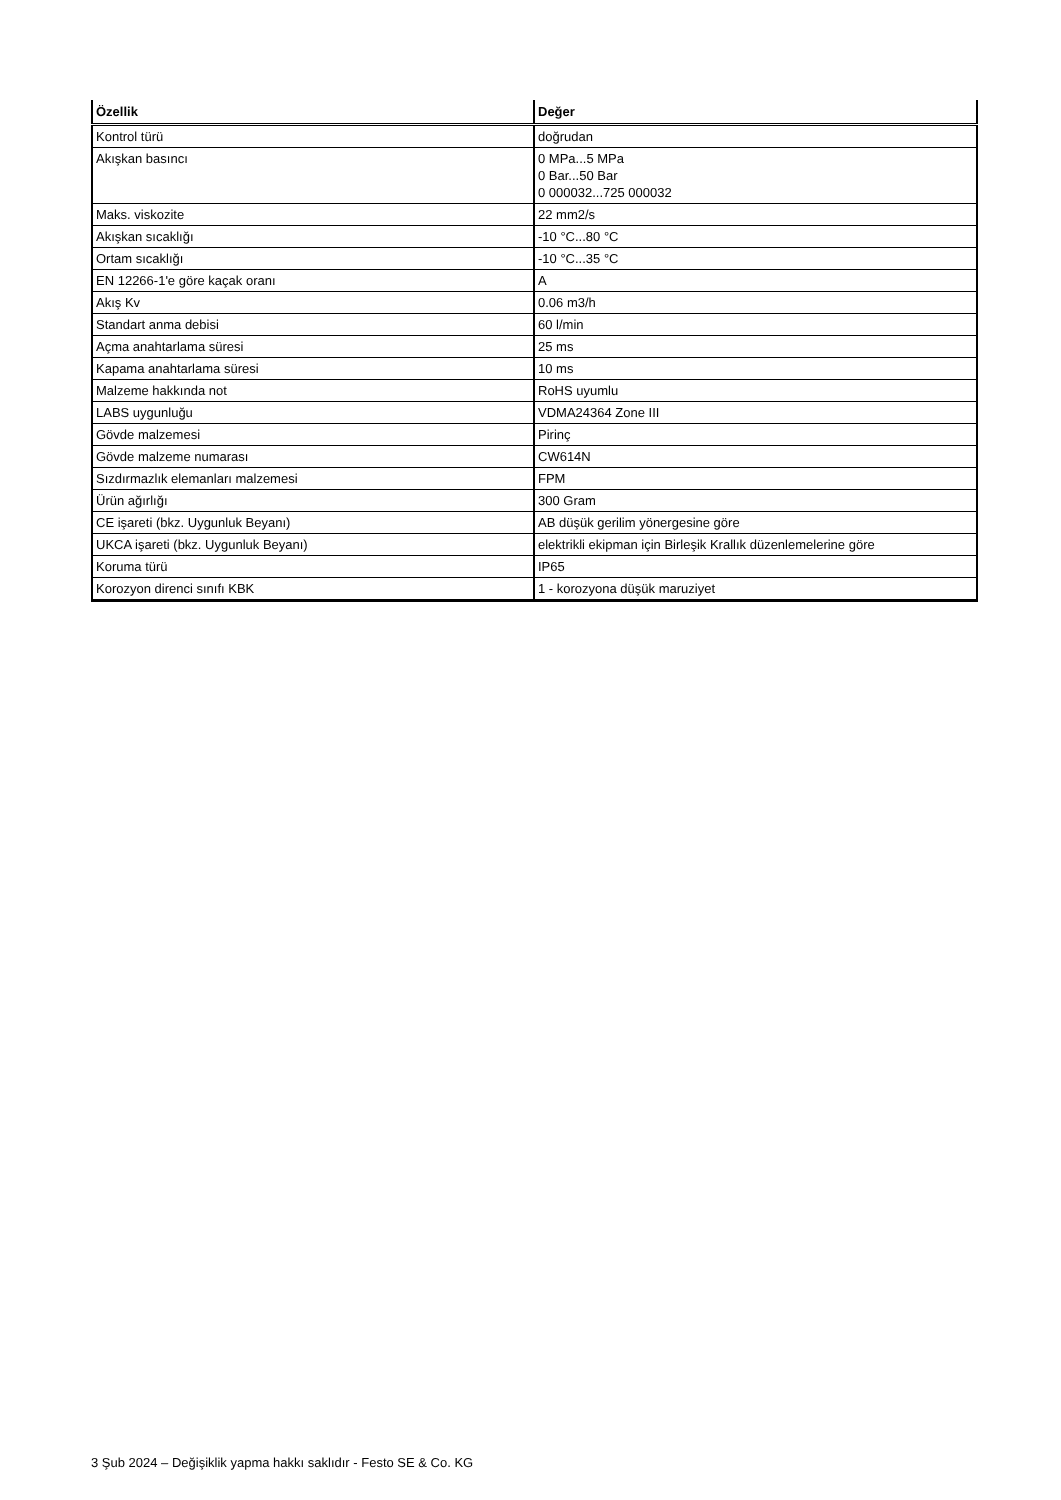| Özellik | Değer |
| --- | --- |
| Kontrol türü | doğrudan |
| Akışkan basıncı | 0 MPa...5 MPa 0 Bar...50 Bar 0 000032...725 000032 |
| Maks. viskozite | 22 mm2/s |
| Akışkan sıcaklığı | -10 °C...80 °C |
| Ortam sıcaklığı | -10 °C...35 °C |
| EN 12266-1'e göre kaçak oranı | A |
| Akış Kv | 0.06 m3/h |
| Standart anma debisi | 60 l/min |
| Açma anahtarlama süresi | 25 ms |
| Kapama anahtarlama süresi | 10 ms |
| Malzeme hakkında not | RoHS uyumlu |
| LABS uygunluğu | VDMA24364 Zone III |
| Gövde malzemesi | Pirinç |
| Gövde malzeme numarası | CW614N |
| Sızdırmazlık elemanları malzemesi | FPM |
| Ürün ağırlığı | 300 Gram |
| CE işareti (bkz. Uygunluk Beyanı) | AB düşük gerilim yönergesine göre |
| UKCA işareti (bkz. Uygunluk Beyanı) | elektrikli ekipman için Birleşik Krallık düzenlemelerine göre |
| Koruma türü | IP65 |
| Korozyon direnci sınıfı KBK | 1 - korozyona düşük maruziyet |
3 Şub 2024 – Değişiklik yapma hakkı saklıdır - Festo SE & Co. KG